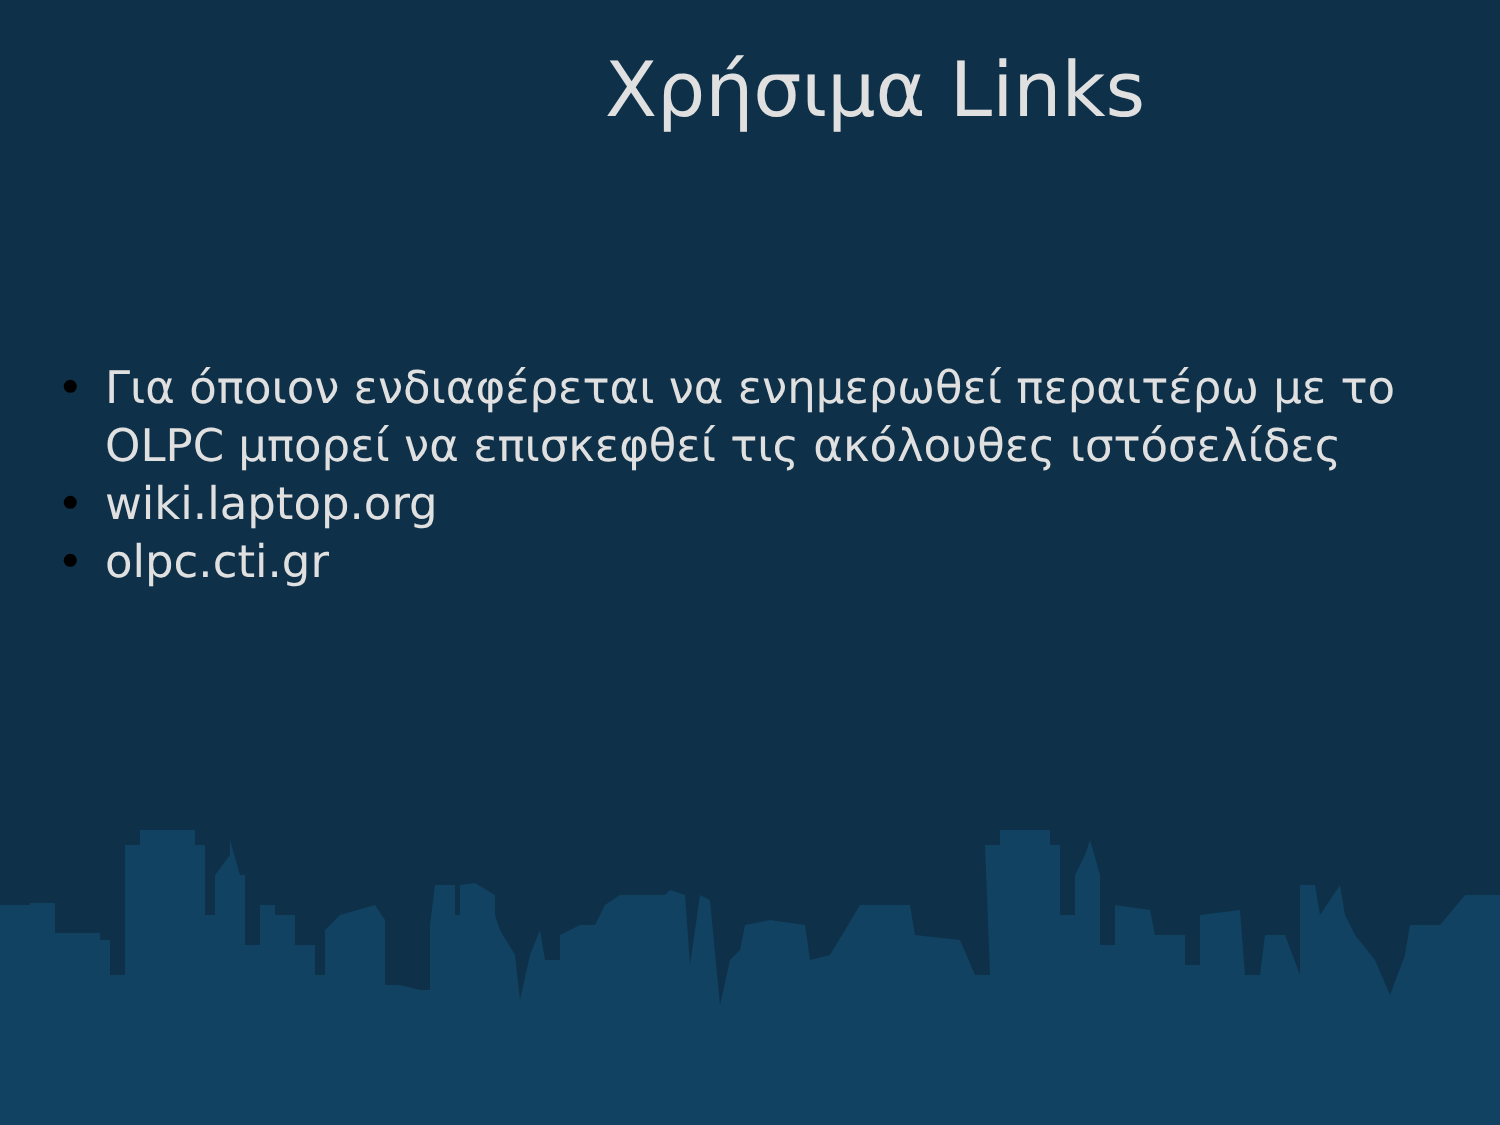Χρήσιμα Links
• Για όποιον ενδιαφέρεται να ενημερωθεί περαιτέρω με το OLPC μπορεί να επισκεφθεί τις ακόλουθες ιστόσελίδες
• wiki.laptop.org
• olpc.cti.gr